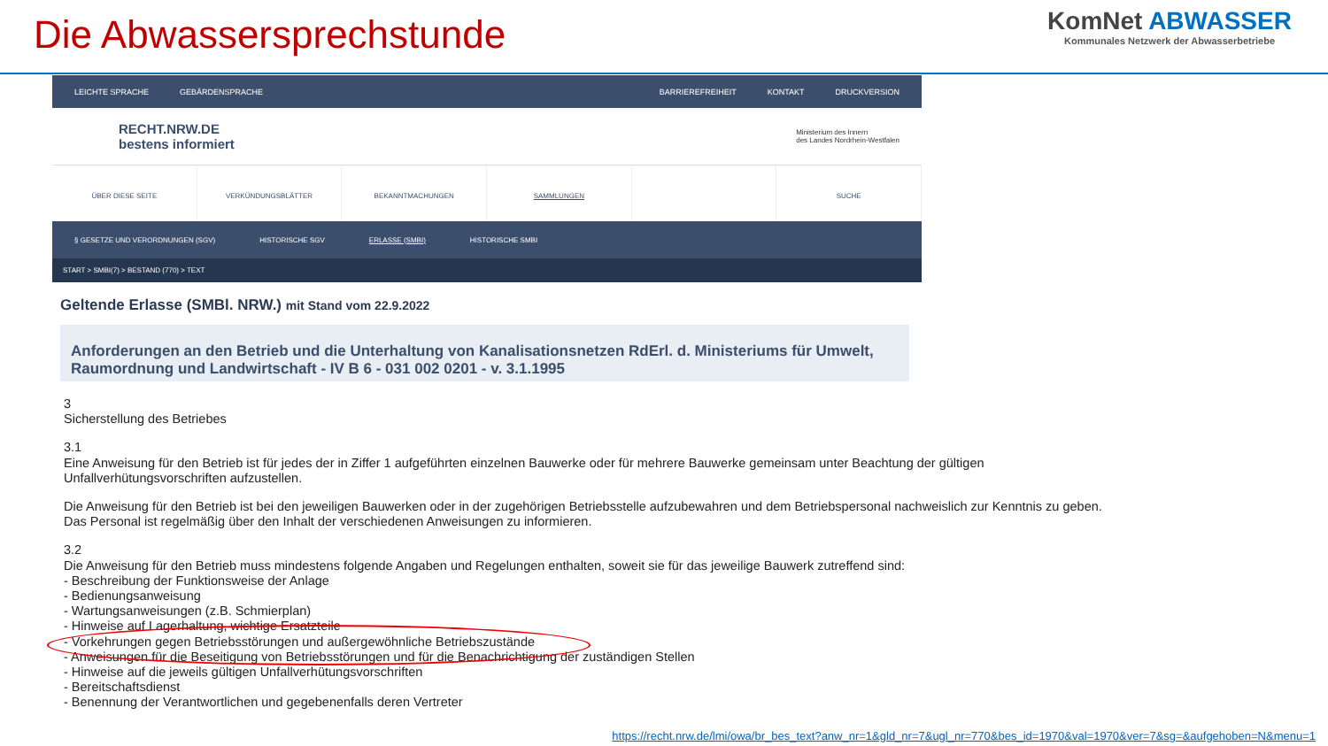Die Abwassersprechstunde
KomNet ABWASSER
Kommunales Netzwerk der Abwasserbetriebe
LEICHTE SPRACHE GEBÄRDENSPRACHE
BARRIEREFREIHEIT KONTAKT DRUCKVERSION
RECHT.NRW.DE
bestens informiert
Ministerium des Innern
des Landes Nordrhein-Westfalen
ÜBER DIESE SEITE VERKÜNDUNGSBLÄTTER BEKANNTMACHUNGEN SAMMLUNGEN SUCHE
§ GESETZE UND VERORDNUNGEN (SGV) HISTORISCHE SGV ERLASSE (SMBI) HISTORISCHE SMBI
START > SMBI(7) > BESTAND (770) > TEXT
Geltende Erlasse (SMBl. NRW.) mit Stand vom 22.9.2022
Anforderungen an den Betrieb und die Unterhaltung von Kanalisationsnetzen RdErl. d. Ministeriums für Umwelt, Raumordnung und Landwirtschaft - IV B 6 - 031 002 0201 - v. 3.1.1995
3
Sicherstellung des Betriebes
3.1
Eine Anweisung für den Betrieb ist für jedes der in Ziffer 1 aufgeführten einzelnen Bauwerke oder für mehrere Bauwerke gemeinsam unter Beachtung der gültigen Unfallverhütungsvorschriften aufzustellen.
Die Anweisung für den Betrieb ist bei den jeweiligen Bauwerken oder in der zugehörigen Betriebsstelle aufzubewahren und dem Betriebspersonal nachweislich zur Kenntnis zu geben. Das Personal ist regelmäßig über den Inhalt der verschiedenen Anweisungen zu informieren.
3.2
Die Anweisung für den Betrieb muss mindestens folgende Angaben und Regelungen enthalten, soweit sie für das jeweilige Bauwerk zutreffend sind:
- Beschreibung der Funktionsweise der Anlage
- Bedienungsanweisung
- Wartungsanweisungen (z.B. Schmierplan)
- Hinweise auf Lagerhaltung, wichtige Ersatzteile
- Vorkehrungen gegen Betriebsstörungen und außergewöhnliche Betriebszustände
- Anweisungen für die Beseitigung von Betriebsstörungen und für die Benachrichtigung der zuständigen Stellen
- Hinweise auf die jeweils gültigen Unfallverhütungsvorschriften
- Bereitschaftsdienst
- Benennung der Verantwortlichen und gegebenenfalls deren Vertreter
https://recht.nrw.de/lmi/owa/br_bes_text?anw_nr=1&gld_nr=7&ugl_nr=770&bes_id=1970&val=1970&ver=7&sg=&aufgehoben=N&menu=1